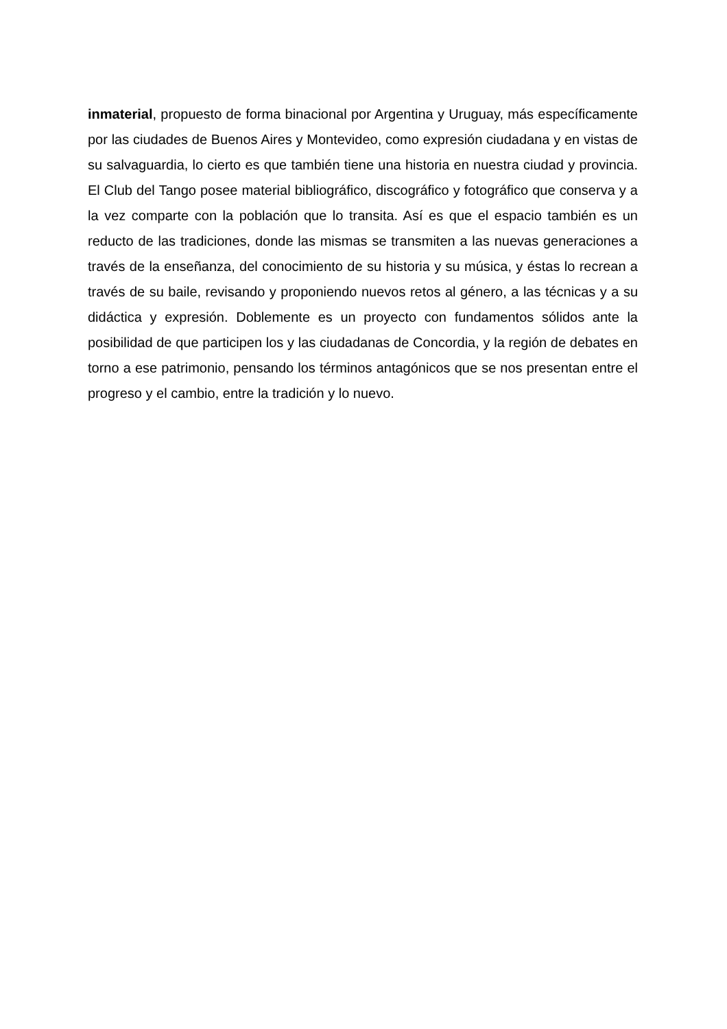inmaterial, propuesto de forma binacional por Argentina y Uruguay, más específicamente por las ciudades de Buenos Aires y Montevideo, como expresión ciudadana y en vistas de su salvaguardia, lo cierto es que también tiene una historia en nuestra ciudad y provincia. El Club del Tango posee material bibliográfico, discográfico y fotográfico que conserva y a la vez comparte con la población que lo transita. Así es que el espacio también es un reducto de las tradiciones, donde las mismas se transmiten a las nuevas generaciones a través de la enseñanza, del conocimiento de su historia y su música, y éstas lo recrean a través de su baile, revisando y proponiendo nuevos retos al género, a las técnicas y a su didáctica y expresión. Doblemente es un proyecto con fundamentos sólidos ante la posibilidad de que participen los y las ciudadanas de Concordia, y la región de debates en torno a ese patrimonio, pensando los términos antagónicos que se nos presentan entre el progreso y el cambio, entre la tradición y lo nuevo.